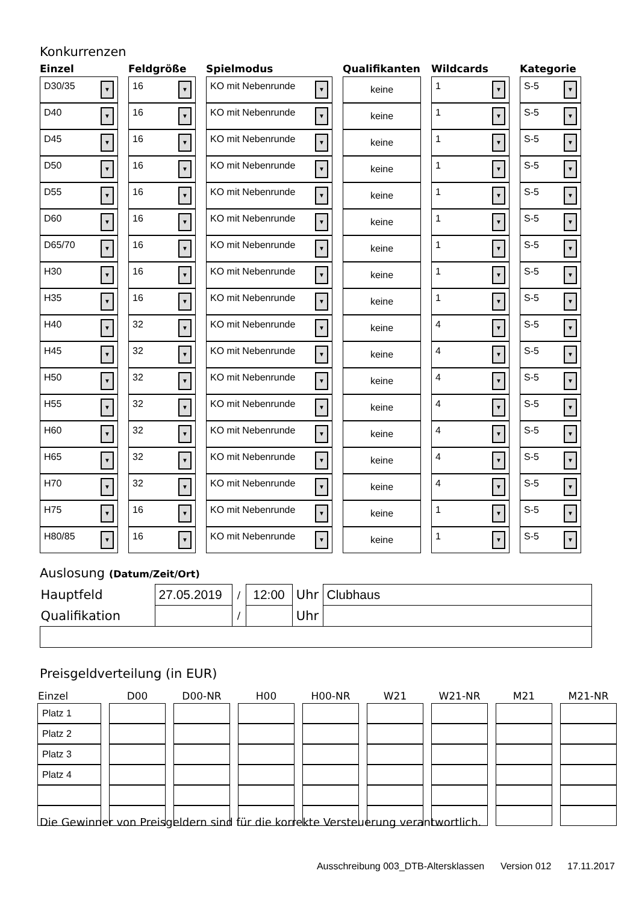Konkurrenzen
| Einzel | Feldgröße | Spielmodus | Qualifikanten | Wildcards | Kategorie |
| --- | --- | --- | --- | --- | --- |
| D30/35 ▼ | 16 ▼ | KO mit Nebenrunde ▼ | keine | 1 ▼ | S-5 ▼ |
| D40 ▼ | 16 ▼ | KO mit Nebenrunde ▼ | keine | 1 ▼ | S-5 ▼ |
| D45 ▼ | 16 ▼ | KO mit Nebenrunde ▼ | keine | 1 ▼ | S-5 ▼ |
| D50 ▼ | 16 ▼ | KO mit Nebenrunde ▼ | keine | 1 ▼ | S-5 ▼ |
| D55 ▼ | 16 ▼ | KO mit Nebenrunde ▼ | keine | 1 ▼ | S-5 ▼ |
| D60 ▼ | 16 ▼ | KO mit Nebenrunde ▼ | keine | 1 ▼ | S-5 ▼ |
| D65/70 ▼ | 16 ▼ | KO mit Nebenrunde ▼ | keine | 1 ▼ | S-5 ▼ |
| H30 ▼ | 16 ▼ | KO mit Nebenrunde ▼ | keine | 1 ▼ | S-5 ▼ |
| H35 ▼ | 16 ▼ | KO mit Nebenrunde ▼ | keine | 1 ▼ | S-5 ▼ |
| H40 ▼ | 32 ▼ | KO mit Nebenrunde ▼ | keine | 4 ▼ | S-5 ▼ |
| H45 ▼ | 32 ▼ | KO mit Nebenrunde ▼ | keine | 4 ▼ | S-5 ▼ |
| H50 ▼ | 32 ▼ | KO mit Nebenrunde ▼ | keine | 4 ▼ | S-5 ▼ |
| H55 ▼ | 32 ▼ | KO mit Nebenrunde ▼ | keine | 4 ▼ | S-5 ▼ |
| H60 ▼ | 32 ▼ | KO mit Nebenrunde ▼ | keine | 4 ▼ | S-5 ▼ |
| H65 ▼ | 32 ▼ | KO mit Nebenrunde ▼ | keine | 4 ▼ | S-5 ▼ |
| H70 ▼ | 32 ▼ | KO mit Nebenrunde ▼ | keine | 4 ▼ | S-5 ▼ |
| H75 ▼ | 16 ▼ | KO mit Nebenrunde ▼ | keine | 1 ▼ | S-5 ▼ |
| H80/85 ▼ | 16 ▼ | KO mit Nebenrunde ▼ | keine | 1 ▼ | S-5 ▼ |
Auslosung (Datum/Zeit/Ort)
| Hauptfeld | 27.05.2019 | / | 12:00 | Uhr | Clubhaus |
| Qualifikation | | / | | Uhr | |
Preisgeldverteilung (in EUR)
| Einzel | D00 | D00-NR | H00 | H00-NR | W21 | W21-NR | M21 | M21-NR |
| --- | --- | --- | --- | --- | --- | --- | --- | --- |
| Platz 1 | | | | | | | | |
| Platz 2 | | | | | | | | |
| Platz 3 | | | | | | | | |
| Platz 4 | | | | | | | | |
Die Gewinner von Preisgeldern sind für die korrekte Versteuerung verantwortlich.
Ausschreibung 003_DTB-Altersklassen Version 012 17.11.2017